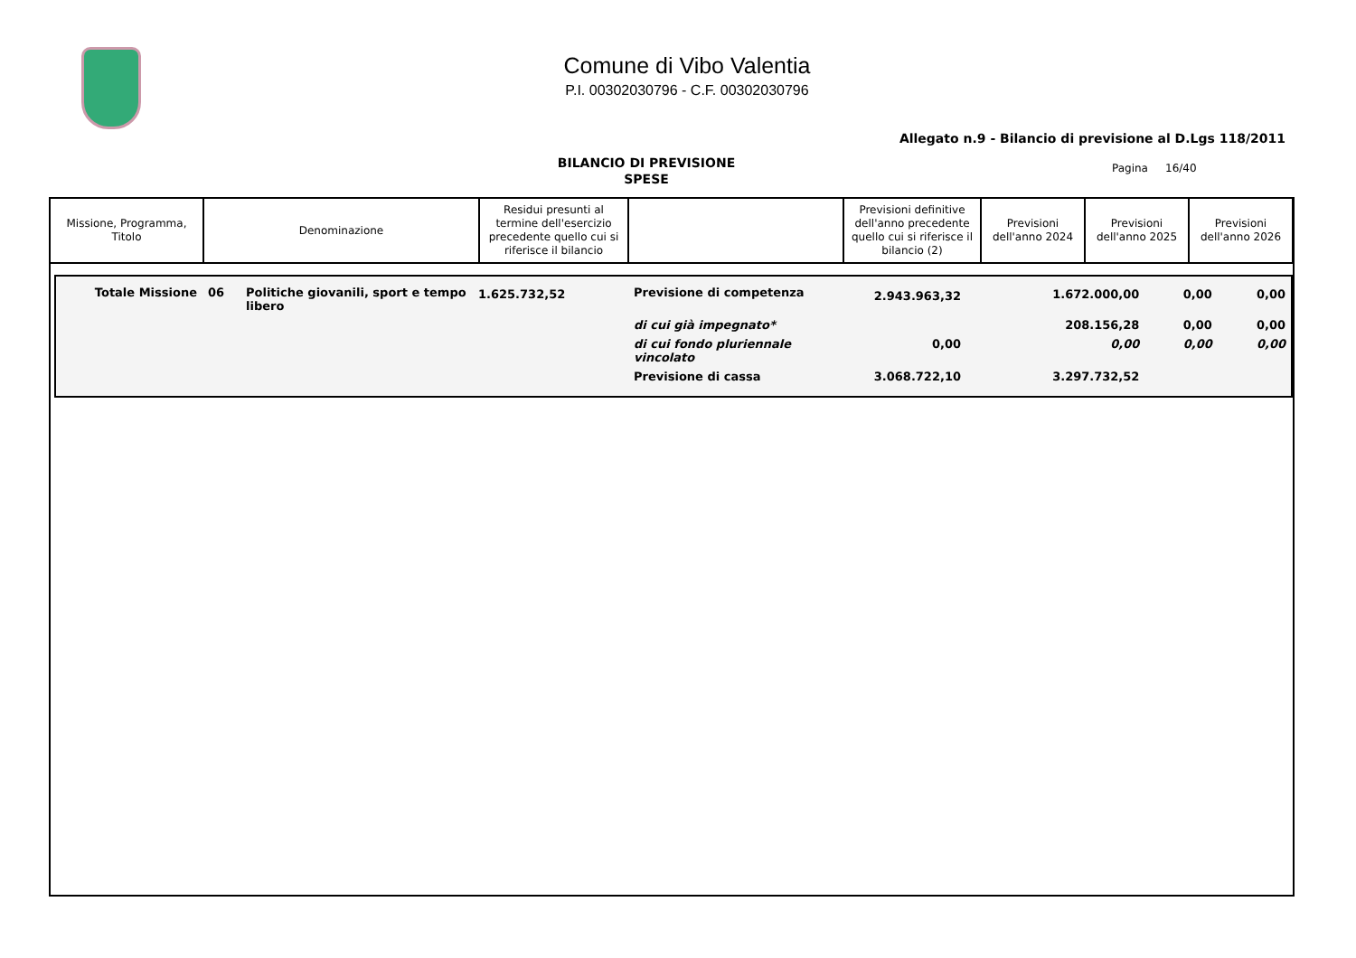Comune di Vibo Valentia
P.I. 00302030796 - C.F. 00302030796
Allegato n.9 - Bilancio di previsione al D.Lgs 118/2011
BILANCIO DI PREVISIONE
SPESE
Pagina 16/40
| Missione, Programma, Titolo | Denominazione | Residui presunti al termine dell'esercizio precedente quello cui si riferisce il bilancio | | Previsioni definitive dell'anno precedente quello cui si riferisce il bilancio (2) | Previsioni dell'anno 2024 | Previsioni dell'anno 2025 | Previsioni dell'anno 2026 |
| --- | --- | --- | --- | --- | --- | --- | --- |
| Totale Missione | 06 | Politiche giovanili, sport e tempo libero | 1.625.732,52 | Previsione di competenza | 2.943.963,32 | 1.672.000,00 | 0,00 | 0,00 |
| | | | | di cui già impegnato* | | 208.156,28 | 0,00 | 0,00 |
| | | | | di cui fondo pluriennale vincolato | 0,00 | 0,00 | 0,00 | 0,00 |
| | | | | Previsione di cassa | 3.068.722,10 | 3.297.732,52 | | |